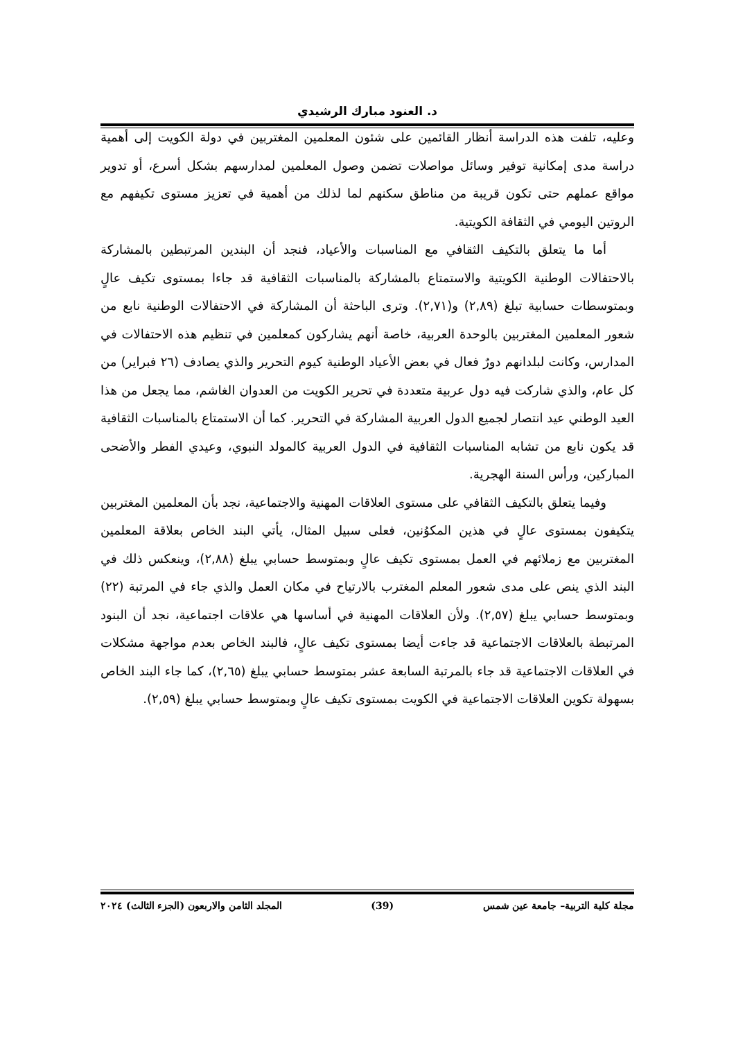د. العنود مبارك الرشيدي
وعليه، تلفت هذه الدراسة أنظار القائمين على شئون المعلمين المغتربين في دولة الكويت إلى أهمية دراسة مدى إمكانية توفير وسائل مواصلات تضمن وصول المعلمين لمدارسهم بشكل أسرع، أو تدوير مواقع عملهم حتى تكون قريبة من مناطق سكنهم لما لذلك من أهمية في تعزيز مستوى تكيفهم مع الروتين اليومي في الثقافة الكويتية.
أما ما يتعلق بالتكيف الثقافي مع المناسبات والأعياد، فنجد أن البندين المرتبطين بالمشاركة بالاحتفالات الوطنية الكويتية والاستمتاع بالمشاركة بالمناسبات الثقافية قد جاءا بمستوى تكيف عالٍ وبمتوسطات حسابية تبلغ (٢,٨٩) و(٢,٧١). وترى الباحثة أن المشاركة في الاحتفالات الوطنية نابع من شعور المعلمين المغتربين بالوحدة العربية، خاصة أنهم يشاركون كمعلمين في تنظيم هذه الاحتفالات في المدارس، وكانت لبلدانهم دورٌ فعال في بعض الأعياد الوطنية كيوم التحرير والذي يصادف (٢٦ فبراير) من كل عام، والذي شاركت فيه دول عربية متعددة في تحرير الكويت من العدوان الغاشم، مما يجعل من هذا العيد الوطني عيد انتصار لجميع الدول العربية المشاركة في التحرير. كما أن الاستمتاع بالمناسبات الثقافية قد يكون نابع من تشابه المناسبات الثقافية في الدول العربية كالمولد النبوي، وعيدي الفطر والأضحى المباركين، ورأس السنة الهجرية.
وفيما يتعلق بالتكيف الثقافي على مستوى العلاقات المهنية والاجتماعية، نجد بأن المعلمين المغتربين يتكيفون بمستوى عالٍ في هذين المكوُنين، فعلى سبيل المثال، يأتي البند الخاص بعلاقة المعلمين المغتربين مع زملائهم في العمل بمستوى تكيف عالٍ وبمتوسط حسابي يبلغ (٢,٨٨)، وينعكس ذلك في البند الذي ينص على مدى شعور المعلم المغترب بالارتياح في مكان العمل والذي جاء في المرتبة (٢٢) وبمتوسط حسابي يبلغ (٢,٥٧). ولأن العلاقات المهنية في أساسها هي علاقات اجتماعية، نجد أن البنود المرتبطة بالعلاقات الاجتماعية قد جاءت أيضا بمستوى تكيف عالٍ، فالبند الخاص بعدم مواجهة مشكلات في العلاقات الاجتماعية قد جاء بالمرتبة السابعة عشر بمتوسط حسابي يبلغ (٢,٦٥)، كما جاء البند الخاص بسهولة تكوين العلاقات الاجتماعية في الكويت بمستوى تكيف عالٍ وبمتوسط حسابي يبلغ (٢,٥٩).
مجلة كلية التربية– جامعة عين شمس (39) المجلد الثامن والاربعون (الجزء الثالث) ٢٠٢٤